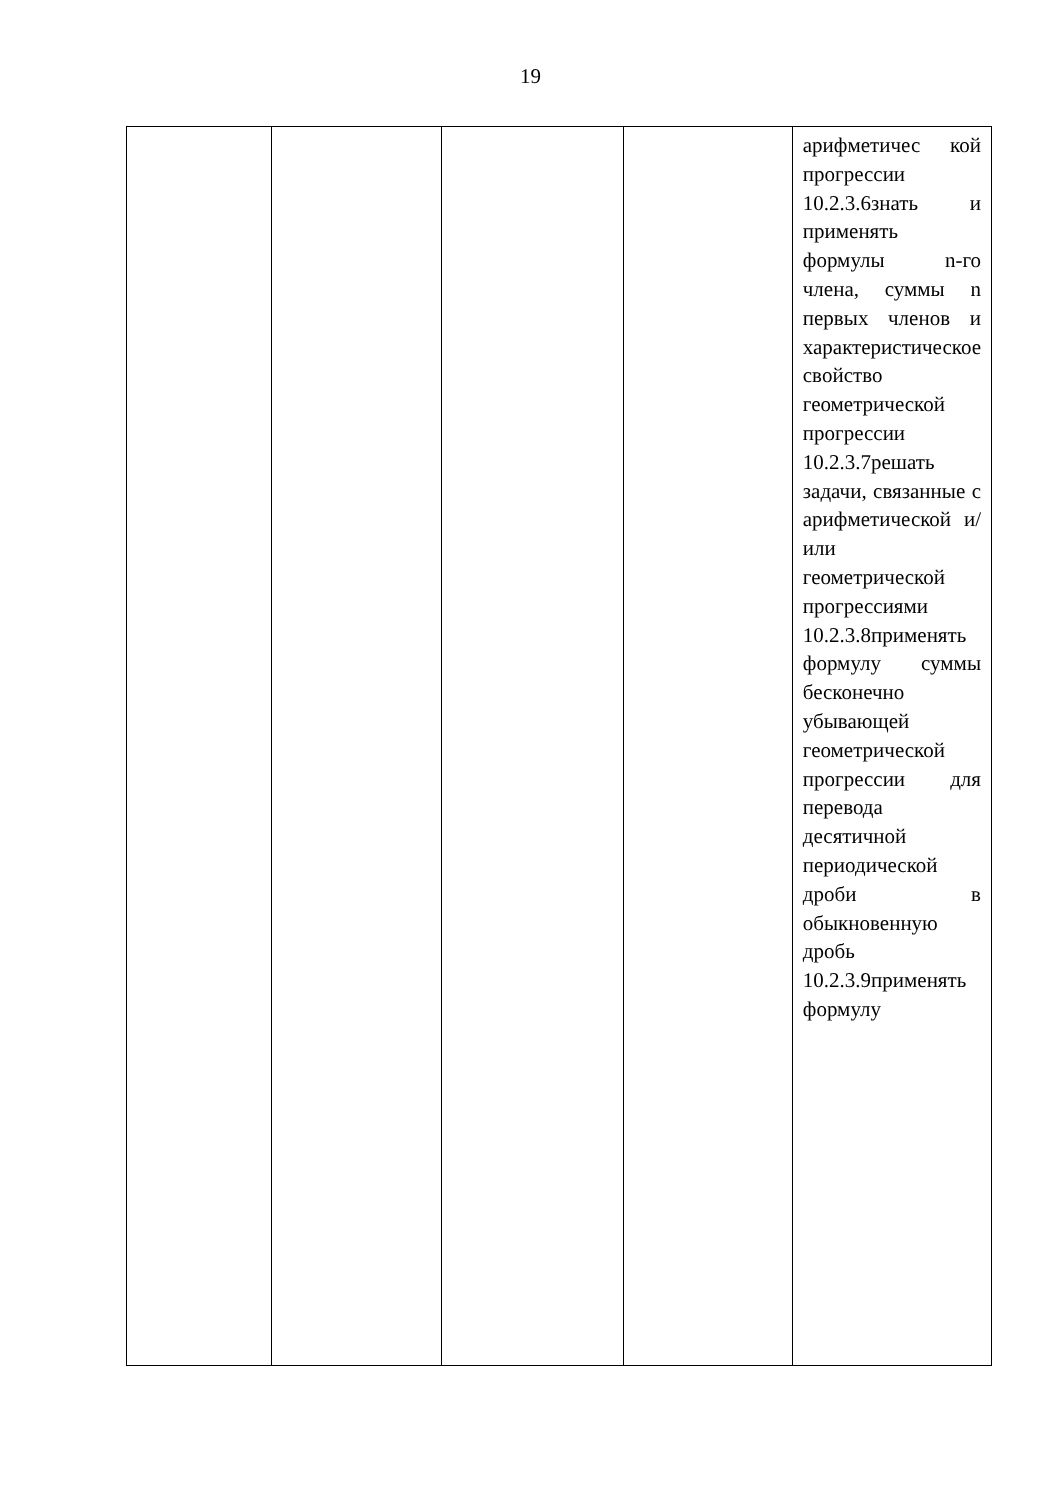19
| | | | | арифметичес кой прогрессии 10.2.3.6знать и применять формулы n-го члена, суммы n первых членов и характеристическое свойство геометрической прогрессии 10.2.3.7решать задачи, связанные с арифметической и/или геометрической прогрессиями 10.2.3.8применять формулу суммы бесконечно убывающей геометрической прогрессии для перевода десятичной периодической дроби в обыкновенную дробь 10.2.3.9применять формулу |